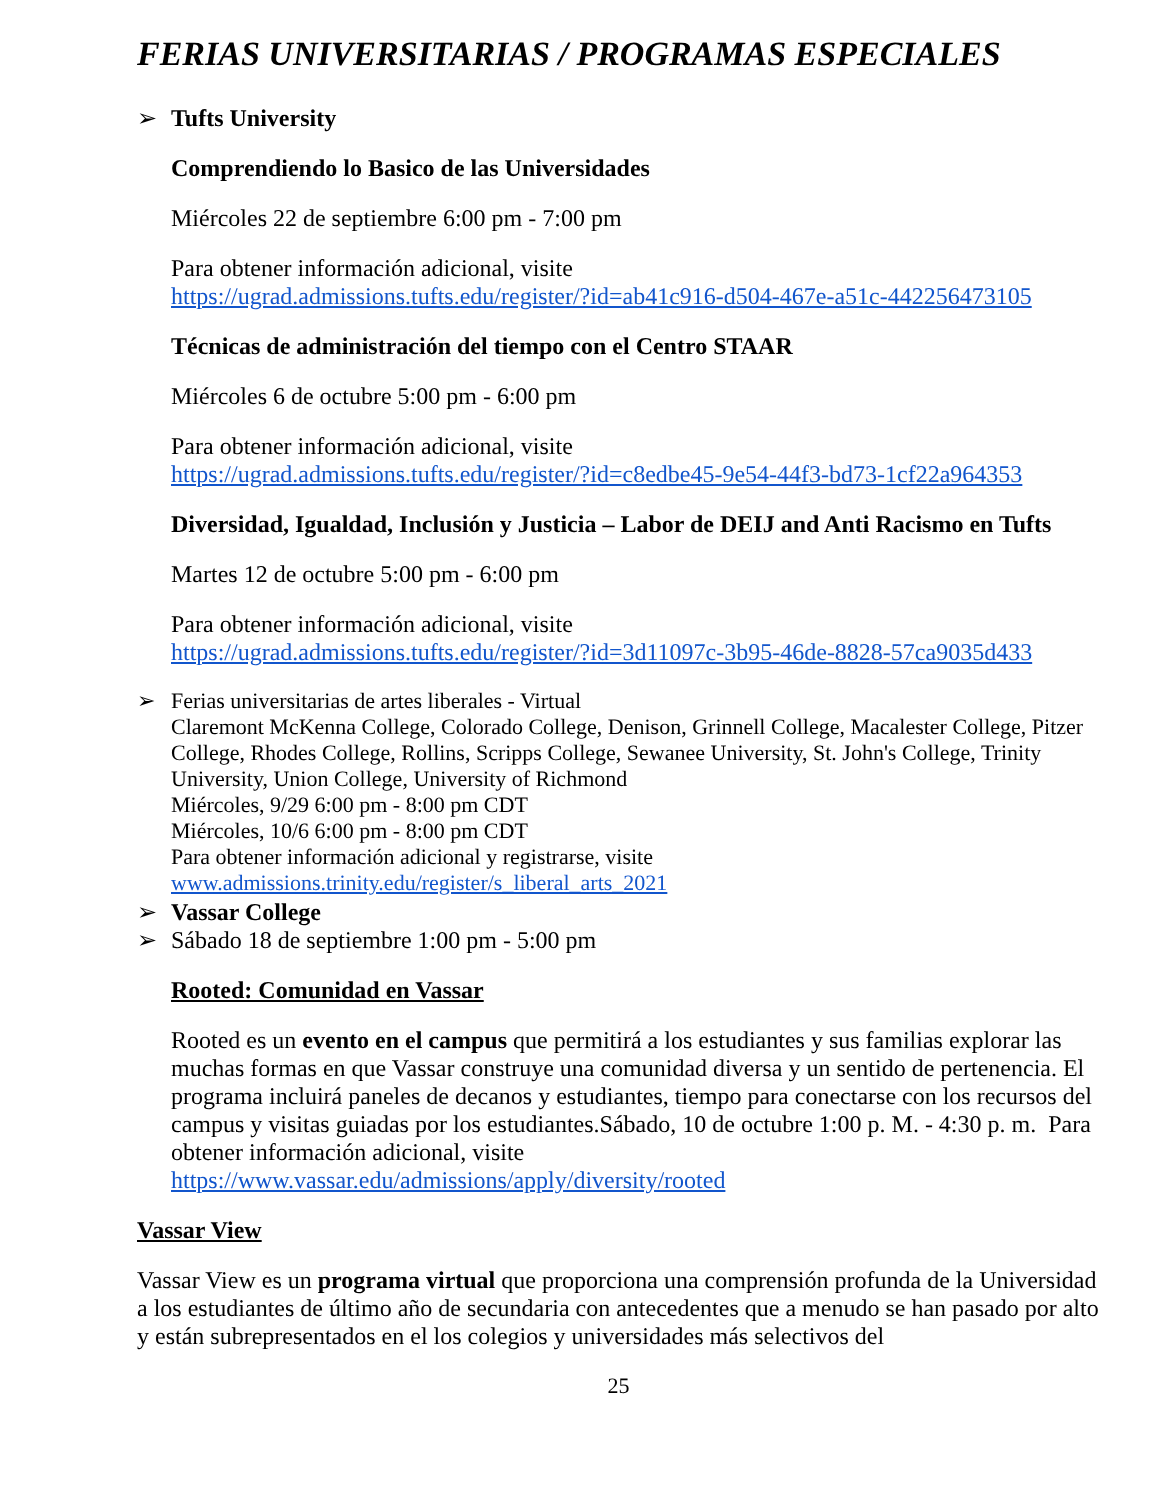FERIAS UNIVERSITARIAS / PROGRAMAS ESPECIALES
➢ Tufts University
Comprendiendo lo Basico de las Universidades
Miércoles 22 de septiembre 6:00 pm - 7:00 pm
Para obtener información adicional, visite
https://ugrad.admissions.tufts.edu/register/?id=ab41c916-d504-467e-a51c-442256473105
Técnicas de administración del tiempo con el Centro STAAR
Miércoles 6 de octubre 5:00 pm - 6:00 pm
Para obtener información adicional, visite
https://ugrad.admissions.tufts.edu/register/?id=c8edbe45-9e54-44f3-bd73-1cf22a964353
Diversidad, Igualdad, Inclusión y Justicia – Labor de DEIJ and Anti Racismo en Tufts
Martes 12 de octubre 5:00 pm - 6:00 pm
Para obtener información adicional, visite
https://ugrad.admissions.tufts.edu/register/?id=3d11097c-3b95-46de-8828-57ca9035d433
➢
Ferias universitarias de artes liberales - Virtual
Claremont McKenna College, Colorado College, Denison, Grinnell College, Macalester College, Pitzer College, Rhodes College, Rollins, Scripps College, Sewanee University, St. John's College, Trinity University, Union College, University of Richmond
Miércoles, 9/29 6:00 pm - 8:00 pm CDT
Miércoles, 10/6 6:00 pm - 8:00 pm CDT
Para obtener información adicional y registrarse, visite
www.admissions.trinity.edu/register/s_liberal_arts_2021
➢
Vassar College
➢ Sábado 18 de septiembre 1:00 pm - 5:00 pm
Rooted: Comunidad en Vassar
Rooted es un evento en el campus que permitirá a los estudiantes y sus familias explorar las muchas formas en que Vassar construye una comunidad diversa y un sentido de pertenencia. El programa incluirá paneles de decanos y estudiantes, tiempo para conectarse con los recursos del campus y visitas guiadas por los estudiantes.Sábado, 10 de octubre 1:00 p. M. - 4:30 p. m. Para obtener información adicional, visite
https://www.vassar.edu/admissions/apply/diversity/rooted
Vassar View
Vassar View es un programa virtual que proporciona una comprensión profunda de la Universidad a los estudiantes de último año de secundaria con antecedentes que a menudo se han pasado por alto y están subrepresentados en el los colegios y universidades más selectivos del
25